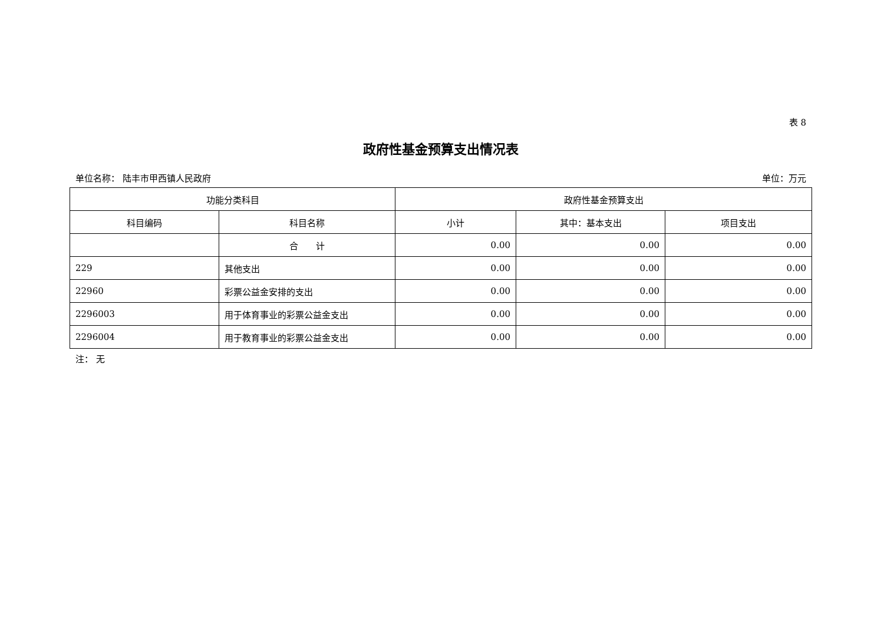表 8
政府性基金预算支出情况表
单位名称： 陆丰市甲西镇人民政府 单位：万元
| 功能分类科目 | | 政府性基金预算支出 | | |
| --- | --- | --- | --- | --- |
| 科目编码 | 科目名称 | 小计 | 其中：基本支出 | 项目支出 |
| | 合 计 | 0.00 | 0.00 | 0.00 |
| 229 | 其他支出 | 0.00 | 0.00 | 0.00 |
| 22960 | 彩票公益金安排的支出 | 0.00 | 0.00 | 0.00 |
| 2296003 | 用于体育事业的彩票公益金支出 | 0.00 | 0.00 | 0.00 |
| 2296004 | 用于教育事业的彩票公益金支出 | 0.00 | 0.00 | 0.00 |
注： 无